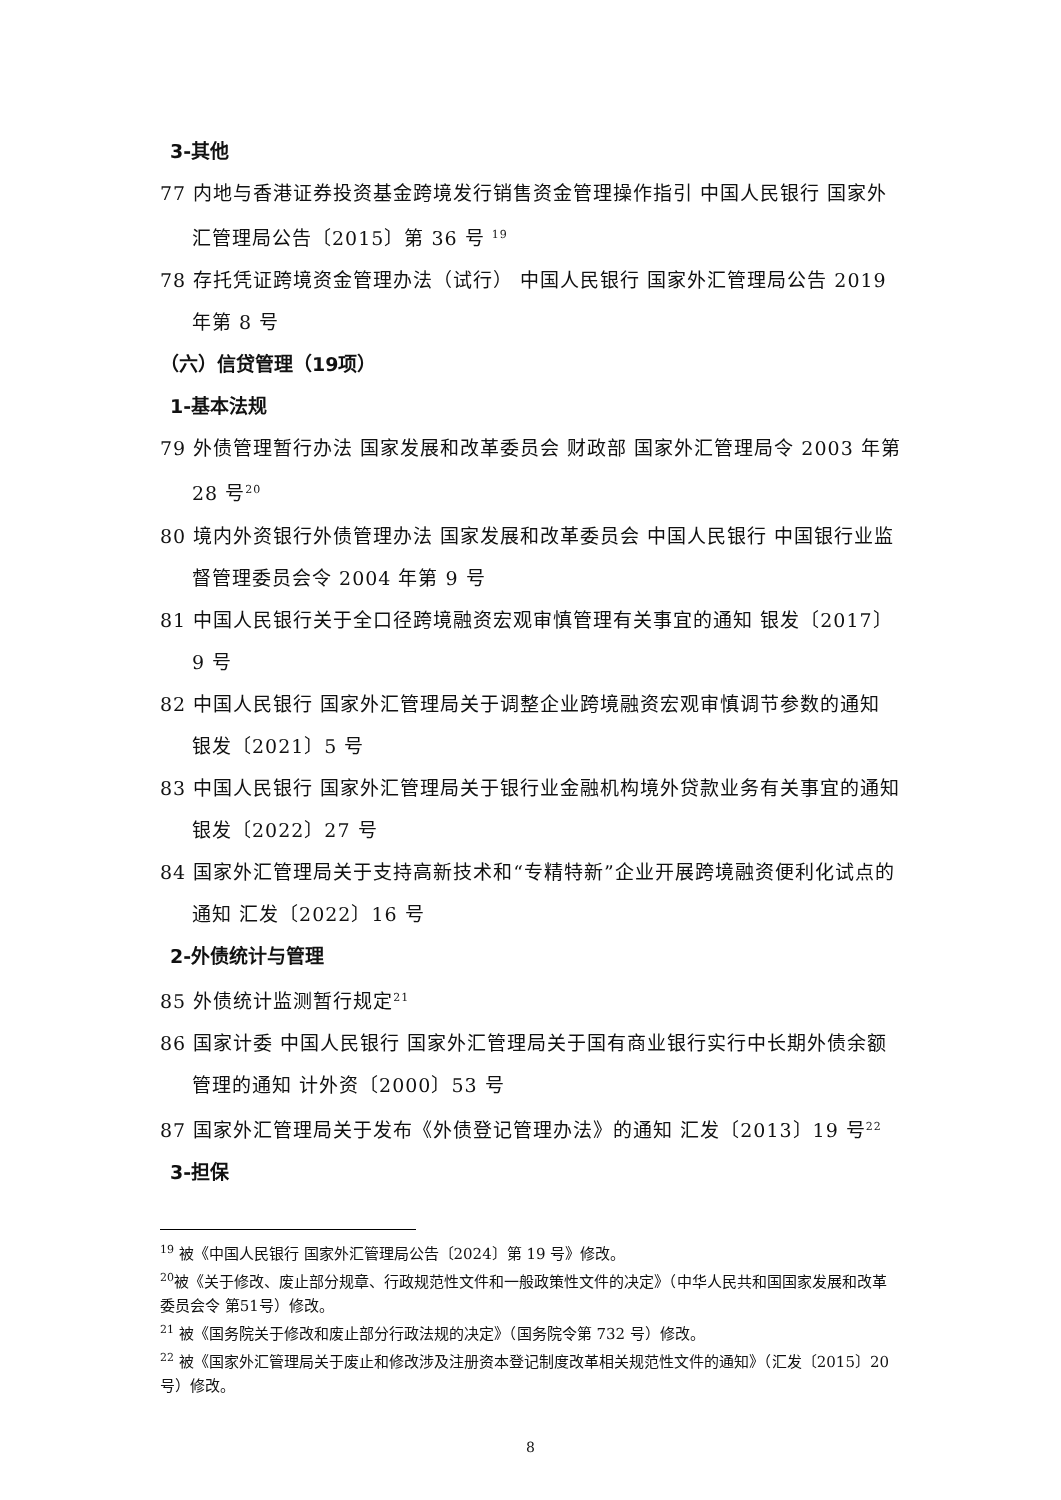3-其他
77 内地与香港证券投资基金跨境发行销售资金管理操作指引 中国人民银行 国家外汇管理局公告〔2015〕第 36 号 <sup>19</sup>
78 存托凭证跨境资金管理办法（试行） 中国人民银行 国家外汇管理局公告 2019 年第 8 号
（六）信贷管理（19项）
1-基本法规
79 外债管理暂行办法 国家发展和改革委员会 财政部 国家外汇管理局令 2003 年第 28 号<sup>20</sup>
80 境内外资银行外债管理办法 国家发展和改革委员会 中国人民银行 中国银行业监督管理委员会令 2004 年第 9 号
81 中国人民银行关于全口径跨境融资宏观审慎管理有关事宜的通知 银发〔2017〕9 号
82 中国人民银行 国家外汇管理局关于调整企业跨境融资宏观审慎调节参数的通知 银发〔2021〕5 号
83 中国人民银行 国家外汇管理局关于银行业金融机构境外贷款业务有关事宜的通知 银发〔2022〕27 号
84 国家外汇管理局关于支持高新技术和“专精特新”企业开展跨境融资便利化试点的通知 汇发〔2022〕16 号
2-外债统计与管理
85 外债统计监测暂行规定<sup>21</sup>
86 国家计委 中国人民银行 国家外汇管理局关于国有商业银行实行中长期外债余额管理的通知 计外资〔2000〕53 号
87 国家外汇管理局关于发布《外债登记管理办法》的通知 汇发〔2013〕19 号<sup>22</sup>
3-担保
<sup>19</sup> 被《中国人民银行 国家外汇管理局公告〔2024〕第 19 号》修改。
<sup>20</sup> 被《关于修改、废止部分规章、行政规范性文件和一般政策性文件的决定》（中华人民共和国国家发展和改革委员会令 第51号）修改。
<sup>21</sup> 被《国务院关于修改和废止部分行政法规的决定》（国务院令第 732 号）修改。
<sup>22</sup> 被《国家外汇管理局关于废止和修改涉及注册资本登记制度改革相关规范性文件的通知》（汇发〔2015〕20 号）修改。
8